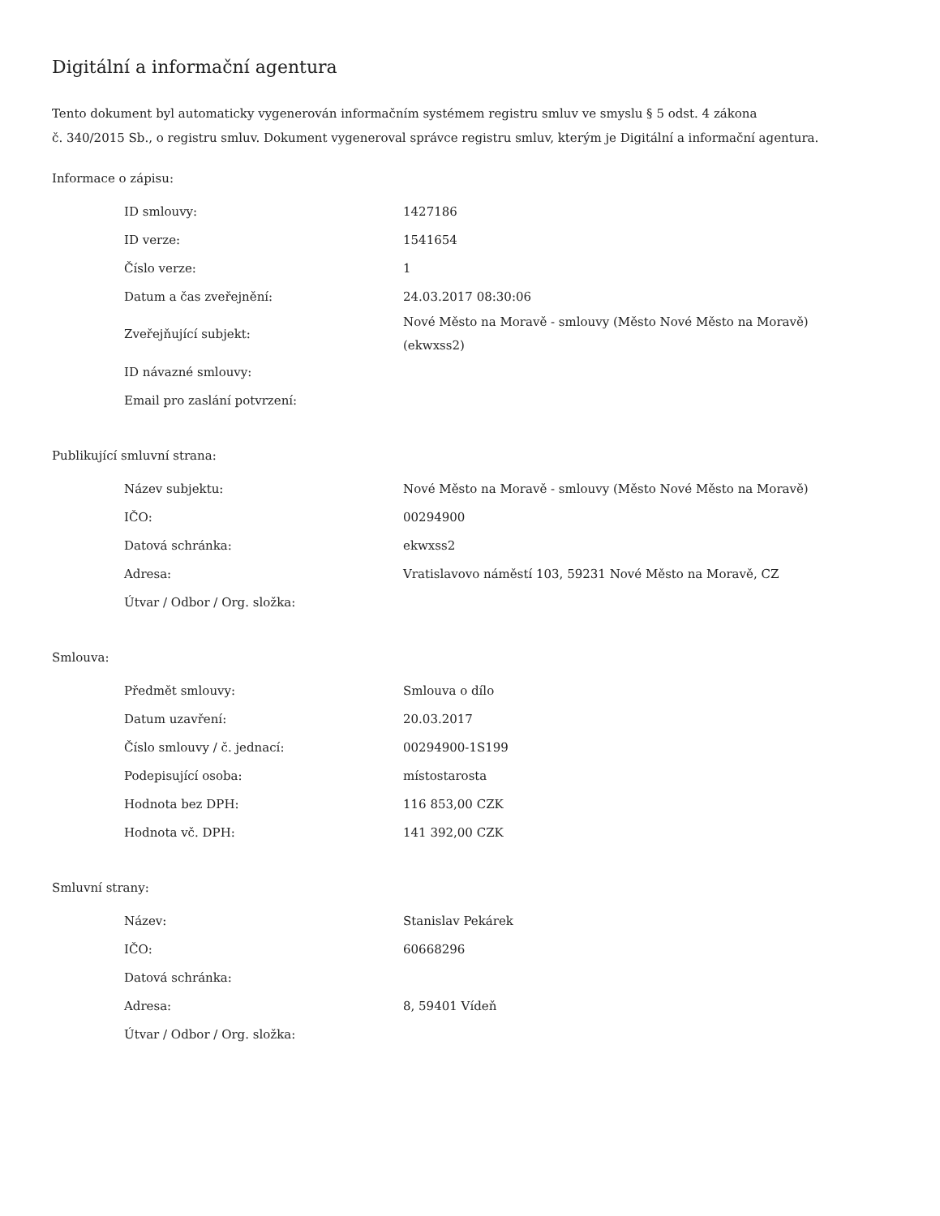Digitální a informační agentura
Tento dokument byl automaticky vygenerován informačním systémem registru smluv ve smyslu § 5 odst. 4 zákona
č. 340/2015 Sb., o registru smluv. Dokument vygeneroval správce registru smluv, kterým je Digitální a informační agentura.
Informace o zápisu:
| ID smlouvy: | 1427186 |
| ID verze: | 1541654 |
| Číslo verze: | 1 |
| Datum a čas zveřejnění: | 24.03.2017 08:30:06 |
| Zveřejňující subjekt: | Nové Město na Moravě - smlouvy (Město Nové Město na Moravě) (ekwxss2) |
| ID návazné smlouvy: | |
| Email pro zaslání potvrzení: | |
Publikující smluvní strana:
| Název subjektu: | Nové Město na Moravě - smlouvy (Město Nové Město na Moravě) |
| IČO: | 00294900 |
| Datová schránka: | ekwxss2 |
| Adresa: | Vratislavovo náměstí 103, 59231 Nové Město na Moravě, CZ |
| Útvar / Odbor / Org. složka: | |
Smlouva:
| Předmět smlouvy: | Smlouva o dílo |
| Datum uzavření: | 20.03.2017 |
| Číslo smlouvy / č. jednací: | 00294900-1S199 |
| Podepisující osoba: | místostarosta |
| Hodnota bez DPH: | 116 853,00 CZK |
| Hodnota vč. DPH: | 141 392,00 CZK |
Smluvní strany:
| Název: | Stanislav Pekárek |
| IČO: | 60668296 |
| Datová schránka: | |
| Adresa: | 8, 59401 Vídeň |
| Útvar / Odbor / Org. složka: | |